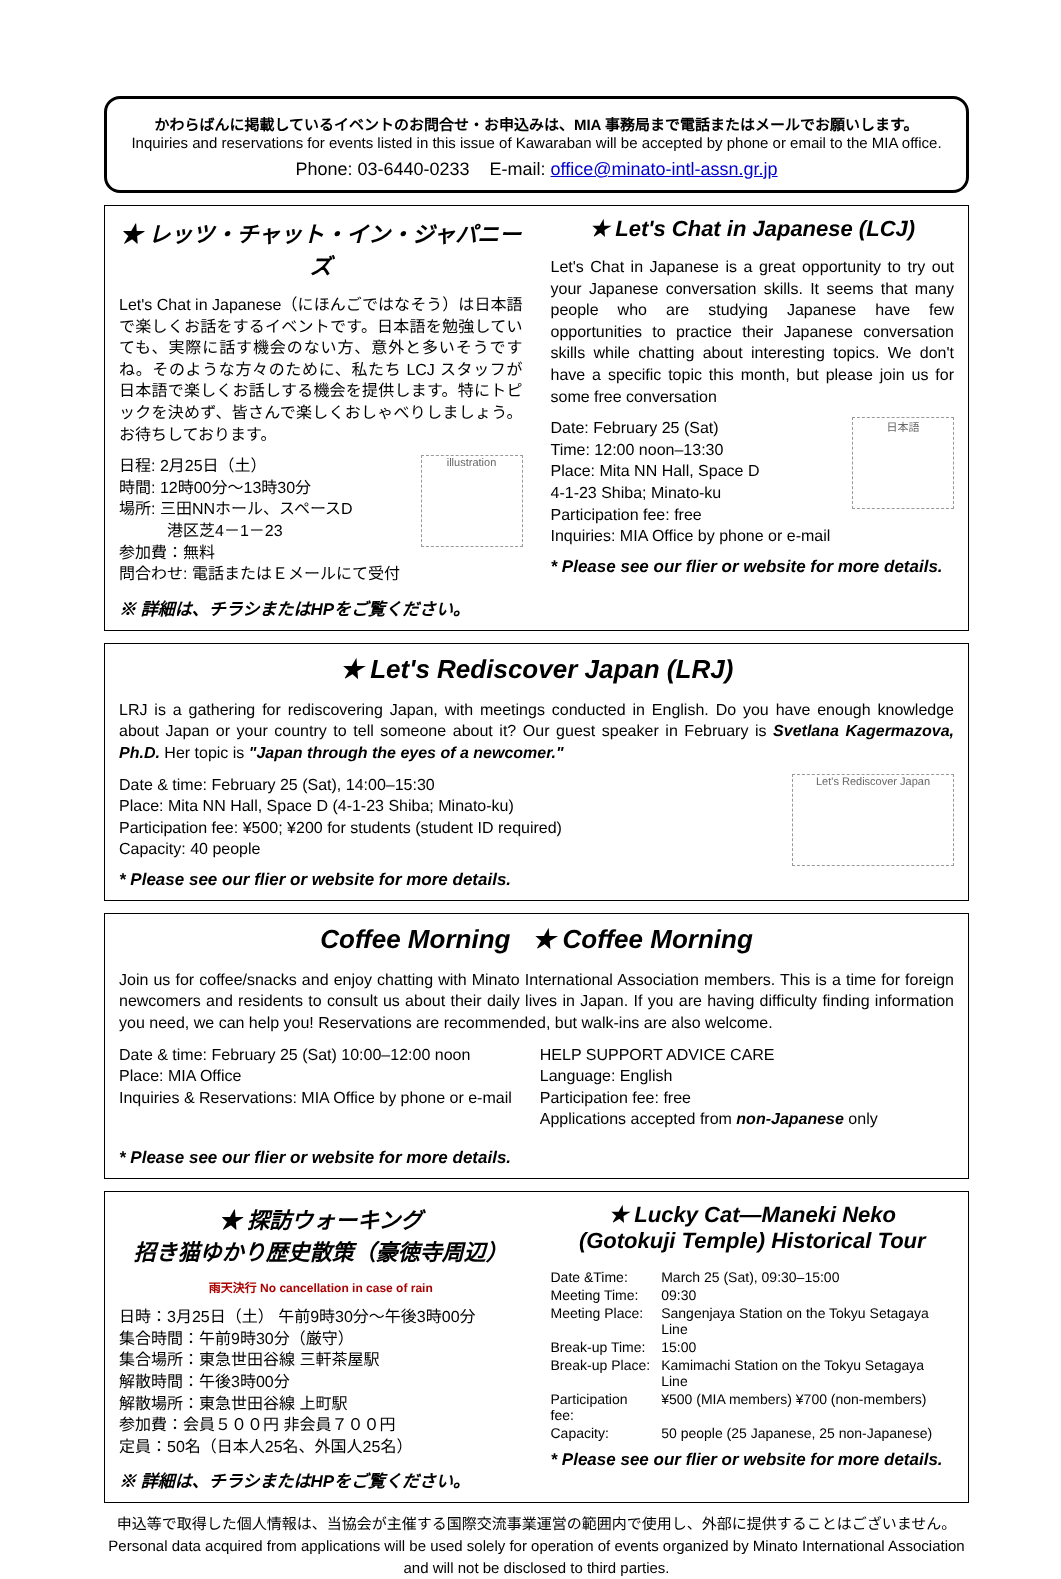かわらばんに掲載しているイベントのお問合せ・お申込みは、MIA 事務局まで電話またはメールでお願いします。
Inquiries and reservations for events listed in this issue of Kawaraban will be accepted by phone or email to the MIA office.
Phone: 03-6440-0233 E-mail: office@minato-intl-assn.gr.jp
★ レッツ・チャット・イン・ジャパニーズ
Let's Chat in Japanese（にほんごではなそう）は日本語で楽しくお話をするイベントです。日本語を勉強していても、実際に話す機会のない方、意外と多いそうですね。そのような方々のために、私たち LCJ スタッフが日本語で楽しくお話しする機会を提供します。特にトピックを決めず、皆さんで楽しくおしゃべりしましょう。お待ちしております。
illustration
日程: 2月25日（土）
時間: 12時00分～13時30分
場所: 三田NNホール、スペースD
　　　港区芝4－1－23
参加費：無料
問合わせ: 電話またはＥメールにて受付
※ 詳細は、チラシまたはHPをご覧ください。
★ Let's Chat in Japanese (LCJ)
Let's Chat in Japanese is a great opportunity to try out your Japanese conversation skills. It seems that many people who are studying Japanese have few opportunities to practice their Japanese conversation skills while chatting about interesting topics. We don't have a specific topic this month, but please join us for some free conversation
日本語
Date: February 25 (Sat)
Time: 12:00 noon–13:30
Place: Mita NN Hall, Space D
4-1-23 Shiba; Minato-ku
Participation fee: free
Inquiries: MIA Office by phone or e-mail
* Please see our flier or website for more details.
★ Let's Rediscover Japan (LRJ)
LRJ is a gathering for rediscovering Japan, with meetings conducted in English. Do you have enough knowledge about Japan or your country to tell someone about it? Our guest speaker in February is Svetlana Kagermazova, Ph.D. Her topic is "Japan through the eyes of a newcomer."
Let's Rediscover Japan
Date & time: February 25 (Sat), 14:00–15:30
Place: Mita NN Hall, Space D (4-1-23 Shiba; Minato-ku)
Participation fee: ¥500; ¥200 for students (student ID required)
Capacity: 40 people
* Please see our flier or website for more details.
Coffee Morning ★ Coffee Morning
Join us for coffee/snacks and enjoy chatting with Minato International Association members. This is a time for foreign newcomers and residents to consult us about their daily lives in Japan. If you are having difficulty finding information you need, we can help you! Reservations are recommended, but walk-ins are also welcome.
Date & time: February 25 (Sat) 10:00–12:00 noon
Place: MIA Office
Inquiries & Reservations: MIA Office by phone or e-mail
HELP SUPPORT ADVICE CARE
Language: English
Participation fee: free
Applications accepted from non-Japanese only
* Please see our flier or website for more details.
★ 探訪ウォーキング
招き猫ゆかり歴史散策（豪徳寺周辺）
雨天決行 No cancellation in case of rain
日時：3月25日（土） 午前9時30分～午後3時00分
集合時間：午前9時30分（厳守）
集合場所：東急世田谷線 三軒茶屋駅
解散時間：午後3時00分
解散場所：東急世田谷線 上町駅
参加費：会員５００円 非会員７００円
定員：50名（日本人25名、外国人25名）
※ 詳細は、チラシまたはHPをご覧ください。
★ Lucky Cat—Maneki Neko
(Gotokuji Temple) Historical Tour
| Date &Time: | March 25 (Sat), 09:30–15:00 |
| Meeting Time: | 09:30 |
| Meeting Place: | Sangenjaya Station on the Tokyu Setagaya Line |
| Break-up Time: | 15:00 |
| Break-up Place: | Kamimachi Station on the Tokyu Setagaya Line |
| Participation fee: | ¥500 (MIA members) ¥700 (non-members) |
| Capacity: | 50 people (25 Japanese, 25 non-Japanese) |
* Please see our flier or website for more details.
申込等で取得した個人情報は、当協会が主催する国際交流事業運営の範囲内で使用し、外部に提供することはございません。
Personal data acquired from applications will be used solely for operation of events organized by Minato International Association and will not be disclosed to third parties.